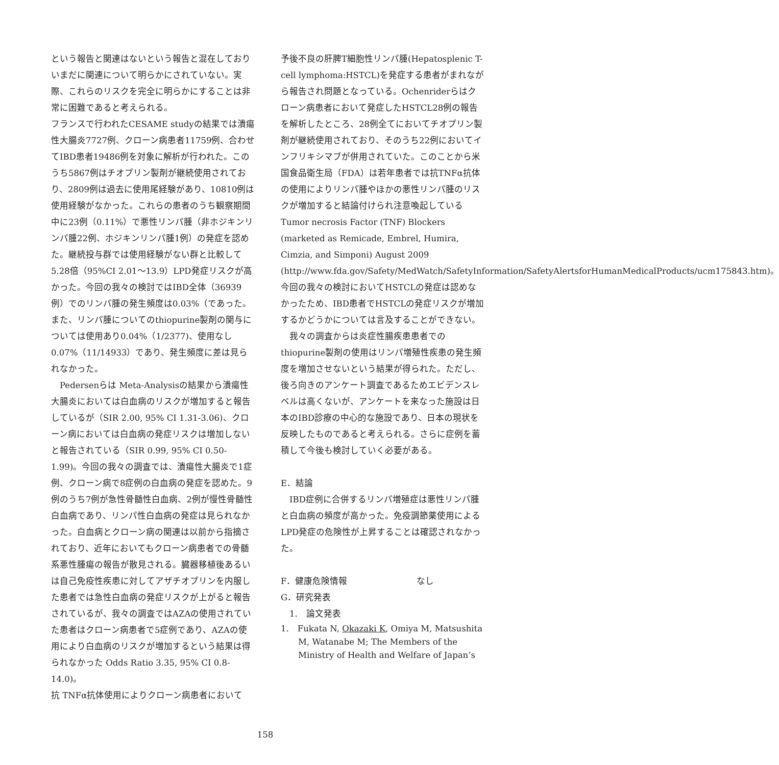という報告と関連はないという報告と混在しておりいまだに関連について明らかにされていない。実際、これらのリスクを完全に明らかにすることは非常に困難であると考えられる。
フランスで行われたCESAME studyの結果では潰瘍性大腸炎7727例、クローン病患者11759例、合わせてIBD患者19486例を対象に解析が行われた。このうち5867例はチオプリン製剤が継続使用されており、2809例は過去に使用尾経験があり、10810例は使用経験がなかった。これらの患者のうち観察期間中に23例（0.11%）で悪性リンパ腫（非ホジキンリンパ腫22例、ホジキンリンパ腫1例）の発症を認めた。継続投与群では使用経験がない群と比較して5.28倍（95%CI 2.01～13.9）LPD発症リスクが高かった。今回の我々の検討ではIBD全体（36939例）でのリンパ腫の発生頻度は0.03%（であった。また、リンパ腫についてのthiopurine製剤の関与については使用あり0.04%（1/2377)、使用なし0.07%（11/14933）であり、発生頻度に差は見られなかった。
　Pedersenらは Meta-Analysisの結果から潰瘍性大腸炎においては白血病のリスクが増加すると報告しているが（SIR 2.00, 95% CI 1.31-3.06)、クローン病においては白血病の発症リスクは増加しないと報告されている（SIR 0.99, 95% CI 0.50-1.99)。今回の我々の調査では、潰瘍性大腸炎で1症例、クローン病で8症例の白血病の発症を認めた。9例のうち7例が急性骨髄性白血病、2例が慢性骨髄性白血病であり、リンパ性白血病の発症は見られなかった。白血病とクローン病の関連は以前から指摘されており、近年においてもクローン病患者での骨髄系悪性腫瘍の報告が散見される。臓器移植後あるいは自己免疫性疾患に対してアザチオプリンを内服した患者では急性白血病の発症リスクが上がると報告されているが、我々の調査ではAZAの使用されていた患者はクローン病患者で5症例であり、AZAの使用により白血病のリスクが増加するという結果は得られなかった Odds Ratio 3.35, 95% CI 0.8-14.0)。
抗 TNFα抗体使用によりクローン病患者において
予後不良の肝脾T細胞性リンパ腫(Hepatosplenic T-cell lymphoma:HSTCL)を発症する患者がまれながら報告され問題となっている。Ochenriderらはクローン病患者において発症したHSTCL28例の報告を解析したところ、28例全てにおいてチオプリン製剤が継続使用されており、そのうち22例においてインフリキシマブが併用されていた。このことから米国食品衛生局（FDA）は若年患者では抗TNFα抗体の使用によりリンパ腫やほかの悪性リンパ腫のリスクが増加すると結論付けられ注意喚起している Tumor necrosis Factor (TNF) Blockers (marketed as Remicade, Embrel, Humira, Cimzia, and Simponi) August 2009 (http://www.fda.gov/Safety/MedWatch/SafetyInformation/SafetyAlertsforHumanMedicalProducts/ucm175843.htm)。今回の我々の検討においてHSTCLの発症は認めなかったため、IBD患者でHSTCLの発症リスクが増加するかどうかについては言及することができない。
　我々の調査からは炎症性腸疾患患者でのthiopurine製剤の使用はリンパ増殖性疾患の発生頻度を増加させないという結果が得られた。ただし、後ろ向きのアンケート調査であるためエビデンスレベルは高くないが、アンケートを来なった施設は日本のIBD診療の中心的な施設であり、日本の現状を反映したものであると考えられる。さらに症例を蓄積して今後も検討していく必要がある。
E．結論
　IBD症例に合併するリンパ増殖症は悪性リンパ腫と白血病の頻度が高かった。免疫調節薬使用によるLPD発症の危険性が上昇することは確認されなかった。
F．健康危険情報　　　　　　　　なし
G．研究発表
　1.　論文発表
1.　Fukata N, Okazaki K, Omiya M, Matsushita M, Watanabe M; The Members of the Ministry of Health and Welfare of Japan’s
158